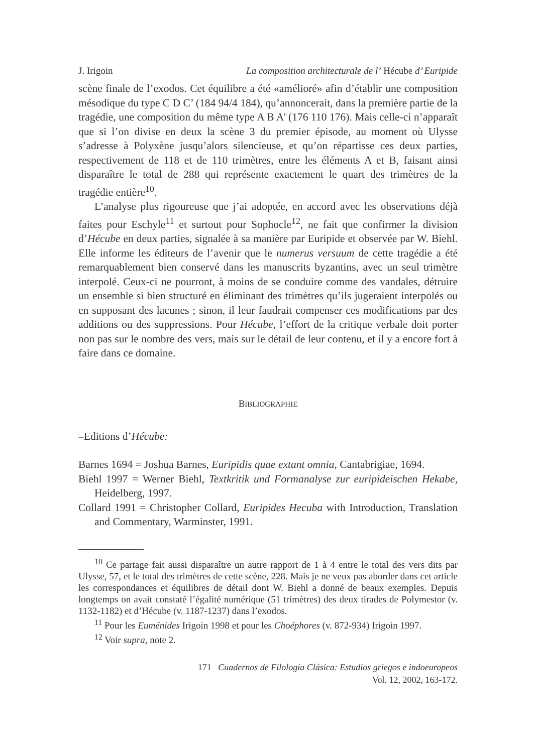J. Irigoin La composition architecturale de l’ Hécube d’ Euripide
scène finale de l’exodos. Cet équilibre a été «amélioré» afin d’établir une composition mésodique du type C D C’ (184 94/4 184), qu’annoncerait, dans la première partie de la tragédie, une composition du même type A B A’ (176 110 176). Mais celle-ci n’apparaît que si l’on divise en deux la scène 3 du premier épisode, au moment où Ulysse s’adresse à Polyxène jusqu’alors silencieuse, et qu’on répartisse ces deux parties, respectivement de 118 et de 110 trimètres, entre les éléments A et B, faisant ainsi disparaître le total de 288 qui représente exactement le quart des trimètres de la tragédie entière<sup>10</sup>.
L’analyse plus rigoureuse que j’ai adoptée, en accord avec les observations déjà faites pour Eschyle<sup>11</sup> et surtout pour Sophocle<sup>12</sup>, ne fait que confirmer la division d’Hécube en deux parties, signalée à sa manière par Euripide et observée par W. Biehl. Elle informe les éditeurs de l’avenir que le numerus versuum de cette tragédie a été remarquablement bien conservé dans les manuscrits byzantins, avec un seul trimètre interpolé. Ceux-ci ne pourront, à moins de se conduire comme des vandales, détruire un ensemble si bien structuré en éliminant des trimètres qu’ils jugeraient interpolés ou en supposant des lacunes ; sinon, il leur faudrait compenser ces modifications par des additions ou des suppressions. Pour Hécube, l’effort de la critique verbale doit porter non pas sur le nombre des vers, mais sur le détail de leur contenu, et il y a encore fort à faire dans ce domaine.
BIBLIOGRAPHIE
–Editions d’Hécube:
Barnes 1694 = Joshua Barnes, Euripidis quae extant omnia, Cantabrigiae, 1694.
Biehl 1997 = Werner Biehl, Textkritik und Formanalyse zur euripideischen Hekabe, Heidelberg, 1997.
Collard 1991 = Christopher Collard, Euripides Hecuba with Introduction, Translation and Commentary, Warminster, 1991.
<sup>10</sup> Ce partage fait aussi disparaître un autre rapport de 1 à 4 entre le total des vers dits par Ulysse, 57, et le total des trimètres de cette scène, 228. Mais je ne veux pas aborder dans cet article les correspondances et équilibres de détail dont W. Biehl a donné de beaux exemples. Depuis longtemps on avait constaté l’égalité numérique (51 trimètres) des deux tirades de Polymestor (v. 1132-1182) et d’Hécube (v. 1187-1237) dans l’exodos.
<sup>11</sup> Pour les Euménides Irigoin 1998 et pour les Choéphores (v. 872-934) Irigoin 1997.
<sup>12</sup> Voir supra, note 2.
171 Cuadernos de Filología Clásica: Estudios griegos e indoeuropeos
Vol. 12, 2002, 163-172.